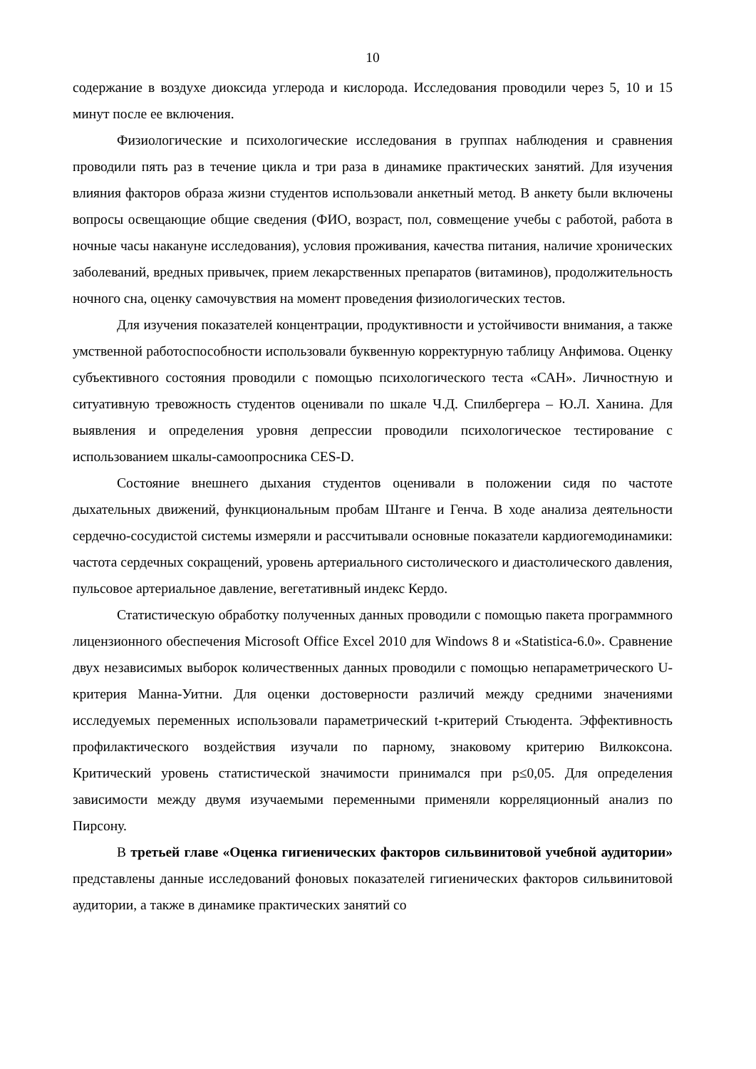10
содержание в воздухе диоксида углерода и кислорода. Исследования проводили через 5, 10 и 15 минут после ее включения.
Физиологические и психологические исследования в группах наблюдения и сравнения проводили пять раз в течение цикла и три раза в динамике практических занятий. Для изучения влияния факторов образа жизни студентов использовали анкетный метод. В анкету были включены вопросы освещающие общие сведения (ФИО, возраст, пол, совмещение учебы с работой, работа в ночные часы накануне исследования), условия проживания, качества питания, наличие хронических заболеваний, вредных привычек, прием лекарственных препаратов (витаминов), продолжительность ночного сна, оценку самочувствия на момент проведения физиологических тестов.
Для изучения показателей концентрации, продуктивности и устойчивости внимания, а также умственной работоспособности использовали буквенную корректурную таблицу Анфимова. Оценку субъективного состояния проводили с помощью психологического теста «САН». Личностную и ситуативную тревожность студентов оценивали по шкале Ч.Д. Спилбергера – Ю.Л. Ханина. Для выявления и определения уровня депрессии проводили психологическое тестирование с использованием шкалы-самоопросника CES-D.
Состояние внешнего дыхания студентов оценивали в положении сидя по частоте дыхательных движений, функциональным пробам Штанге и Генча. В ходе анализа деятельности сердечно-сосудистой системы измеряли и рассчитывали основные показатели кардиогемодинамики: частота сердечных сокращений, уровень артериального систолического и диастолического давления, пульсовое артериальное давление, вегетативный индекс Кердо.
Статистическую обработку полученных данных проводили с помощью пакета программного лицензионного обеспечения Microsoft Office Excel 2010 для Windows 8 и «Statistica-6.0». Сравнение двух независимых выборок количественных данных проводили с помощью непараметрического U-критерия Манна-Уитни. Для оценки достоверности различий между средними значениями исследуемых переменных использовали параметрический t-критерий Стьюдента. Эффективность профилактического воздействия изучали по парному, знаковому критерию Вилкоксона. Критический уровень статистической значимости принимался при p≤0,05. Для определения зависимости между двумя изучаемыми переменными применяли корреляционный анализ по Пирсону.
В третьей главе «Оценка гигиенических факторов сильвинитовой учебной аудитории» представлены данные исследований фоновых показателей гигиенических факторов сильвинитовой аудитории, а также в динамике практических занятий со